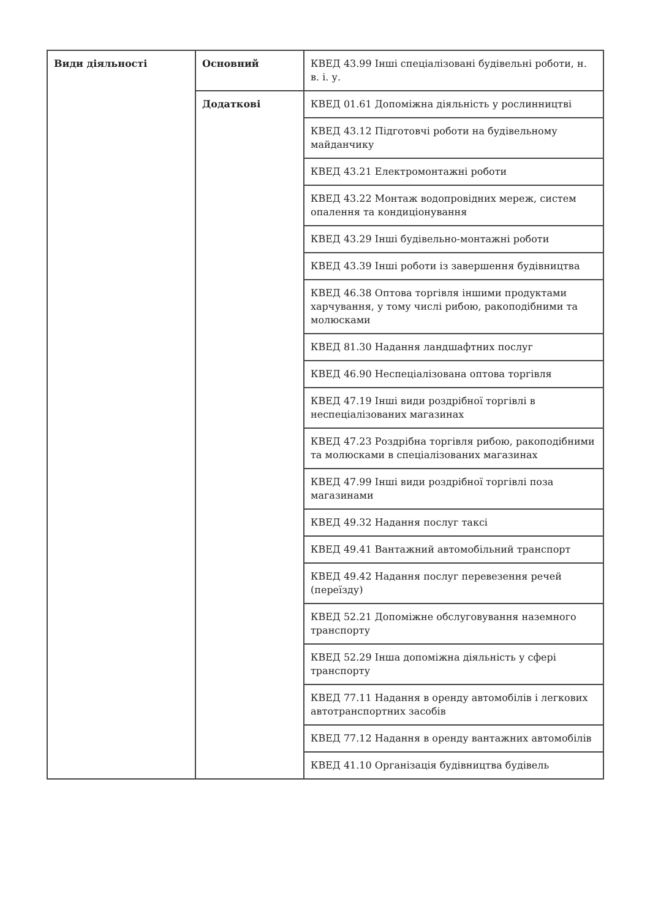| Види діяльності | Основний | КВЕД 43.99 Інші спеціалізовані будівельні роботи, н. в. і. у. |
| | Додаткові | КВЕД 01.61 Допоміжна діяльність у рослинництві |
| | | КВЕД 43.12 Підготовчі роботи на будівельному майданчику |
| | | КВЕД 43.21 Електромонтажні роботи |
| | | КВЕД 43.22 Монтаж водопровідних мереж, систем опалення та кондиціонування |
| | | КВЕД 43.29 Інші будівельно-монтажні роботи |
| | | КВЕД 43.39 Інші роботи із завершення будівництва |
| | | КВЕД 46.38 Оптова торгівля іншими продуктами харчування, у тому числі рибою, ракоподібними та молюсками |
| | | КВЕД 81.30 Надання ландшафтних послуг |
| | | КВЕД 46.90 Неспеціалізована оптова торгівля |
| | | КВЕД 47.19 Інші види роздрібної торгівлі в неспеціалізованих магазинах |
| | | КВЕД 47.23 Роздрібна торгівля рибою, ракоподібними та молюсками в спеціалізованих магазинах |
| | | КВЕД 47.99 Інші види роздрібної торгівлі поза магазинами |
| | | КВЕД 49.32 Надання послуг таксі |
| | | КВЕД 49.41 Вантажний автомобільний транспорт |
| | | КВЕД 49.42 Надання послуг перевезення речей (переїзду) |
| | | КВЕД 52.21 Допоміжне обслуговування наземного транспорту |
| | | КВЕД 52.29 Інша допоміжна діяльність у сфері транспорту |
| | | КВЕД 77.11 Надання в оренду автомобілів і легкових автотранспортних засобів |
| | | КВЕД 77.12 Надання в оренду вантажних автомобілів |
| | | КВЕД 41.10 Організація будівництва будівель |